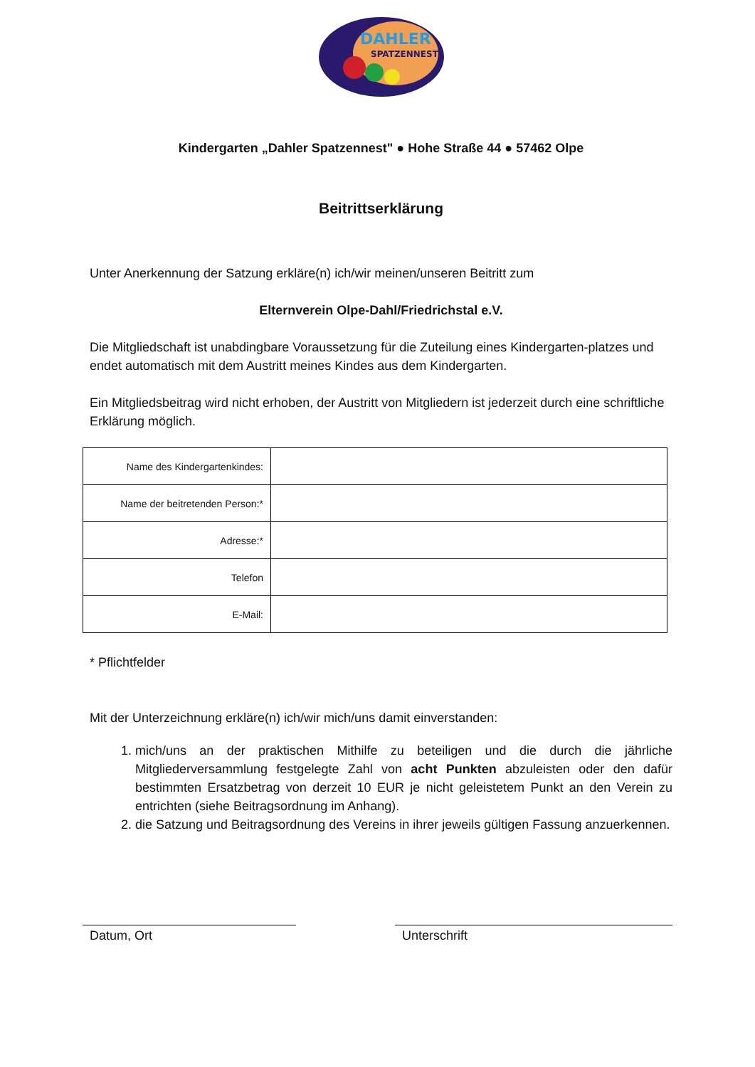DAHLER
SPATZENNEST
Kindergarten „Dahler Spatzennest" ● Hohe Straße 44 ● 57462 Olpe
Beitrittserklärung
Unter Anerkennung der Satzung erkläre(n) ich/wir meinen/unseren Beitritt zum
Elternverein Olpe-Dahl/Friedrichstal e.V.
Die Mitgliedschaft ist unabdingbare Voraussetzung für die Zuteilung eines Kindergarten-platzes und endet automatisch mit dem Austritt meines Kindes aus dem Kindergarten.
Ein Mitgliedsbeitrag wird nicht erhoben, der Austritt von Mitgliedern ist jederzeit durch eine schriftliche Erklärung möglich.
| Name des Kindergartenkindes: | |
| Name der beitretenden Person:* | |
| Adresse:* | |
| Telefon | |
| E-Mail: | |
* Pflichtfelder
Mit der Unterzeichnung erkläre(n) ich/wir mich/uns damit einverstanden:
1. mich/uns an der praktischen Mithilfe zu beteiligen und die durch die jährliche Mitgliederversammlung festgelegte Zahl von acht Punkten abzuleisten oder den dafür bestimmten Ersatzbetrag von derzeit 10 EUR je nicht geleistetem Punkt an den Verein zu entrichten (siehe Beitragsordnung im Anhang).
2. die Satzung und Beitragsordnung des Vereins in ihrer jeweils gültigen Fassung anzuerkennen.
Datum, Ort Unterschrift